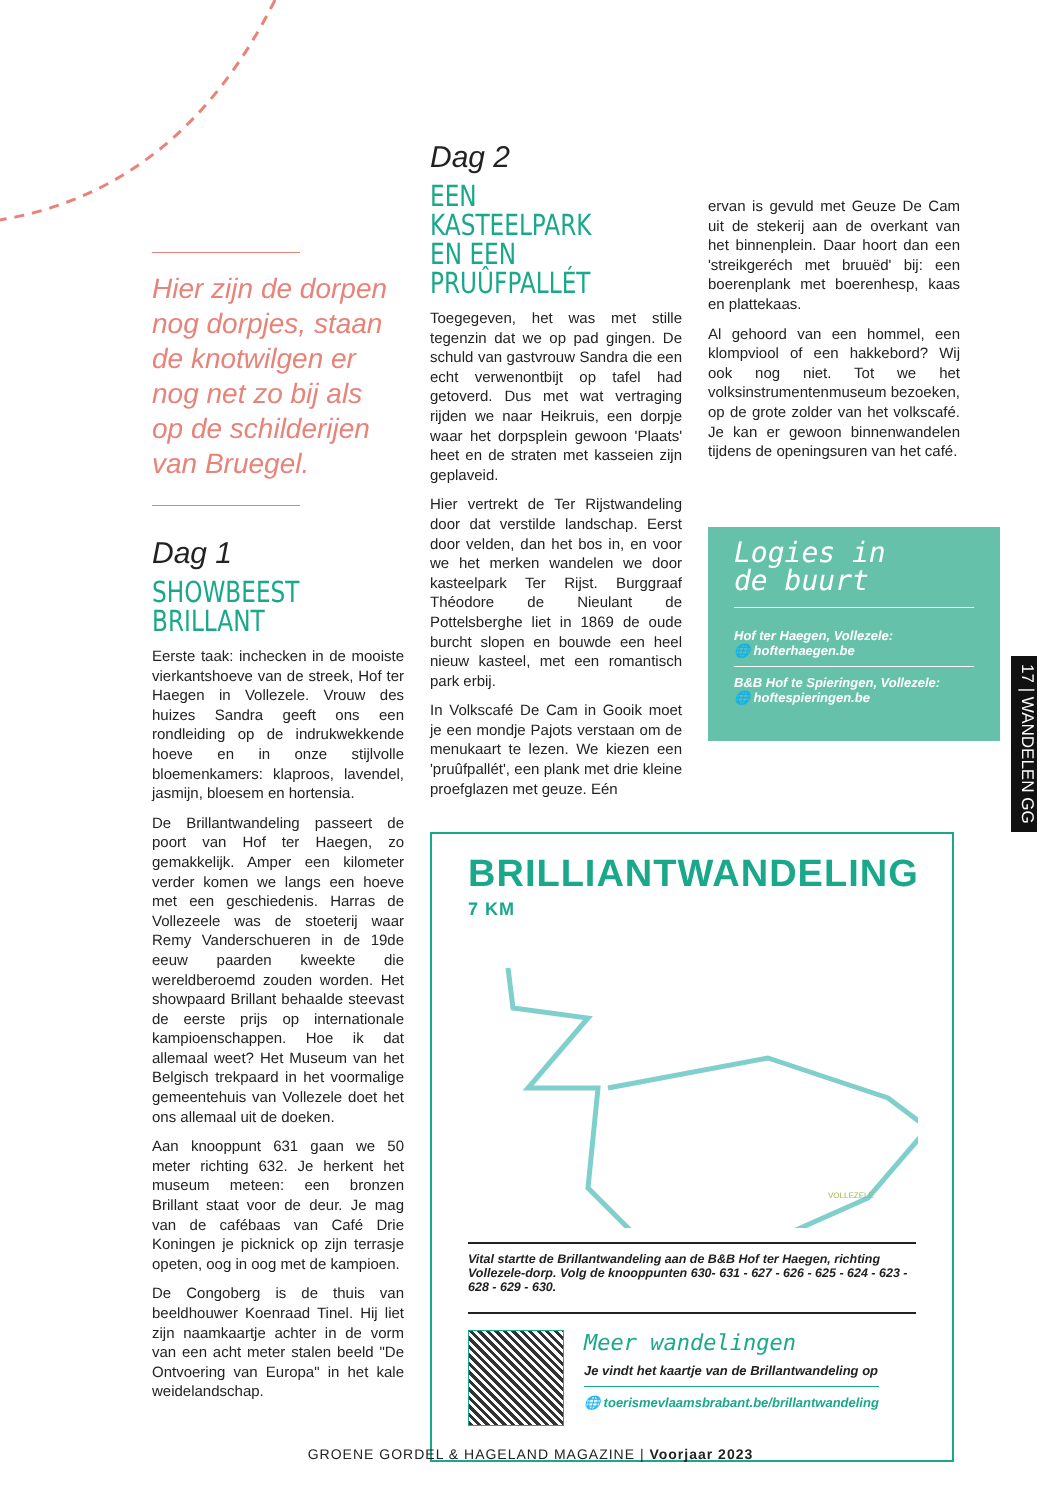Hier zijn de dorpen
nog dorpjes, staan
de knotwilgen er
nog net zo bij als
op de schilderijen
van Bruegel.
Dag 1
SHOWBEEST
BRILLANT
Eerste taak: inchecken in de mooiste vierkantshoeve van de streek, Hof ter Haegen in Vollezele. Vrouw des huizes Sandra geeft ons een rondleiding op de indrukwekkende hoeve en in onze stijlvolle bloemenkamers: klaproos, lavendel, jasmijn, bloesem en hortensia.
De Brillantwandeling passeert de poort van Hof ter Haegen, zo gemakkelijk. Amper een kilometer verder komen we langs een hoeve met een geschiedenis. Harras de Vollezeele was de stoeterij waar Remy Vanderschueren in de 19de eeuw paarden kweekte die wereldberoemd zouden worden. Het showpaard Brillant behaalde steevast de eerste prijs op internationale kampioenschappen. Hoe ik dat allemaal weet? Het Museum van het Belgisch trekpaard in het voormalige gemeentehuis van Vollezele doet het ons allemaal uit de doeken.
Aan knooppunt 631 gaan we 50 meter richting 632. Je herkent het museum meteen: een bronzen Brillant staat voor de deur. Je mag van de cafébaas van Café Drie Koningen je picknick op zijn terrasje opeten, oog in oog met de kampioen.
De Congoberg is de thuis van beeldhouwer Koenraad Tinel. Hij liet zijn naamkaartje achter in de vorm van een acht meter stalen beeld "De Ontvoering van Europa" in het kale weidelandschap.
Dag 2
EEN KASTEELPARK
EN EEN PRUÛFPALLÉT
Toegegeven, het was met stille tegenzin dat we op pad gingen. De schuld van gastvrouw Sandra die een echt verwenontbijt op tafel had getoverd. Dus met wat vertraging rijden we naar Heikruis, een dorpje waar het dorpsplein gewoon 'Plaats' heet en de straten met kasseien zijn geplaveid.
Hier vertrekt de Ter Rijstwandeling door dat verstilde landschap. Eerst door velden, dan het bos in, en voor we het merken wandelen we door kasteelpark Ter Rijst. Burggraaf Théodore de Nieulant de Pottelsberghe liet in 1869 de oude burcht slopen en bouwde een heel nieuw kasteel, met een romantisch park erbij.
In Volkscafé De Cam in Gooik moet je een mondje Pajots verstaan om de menukaart te lezen. We kiezen een 'pruûfpallét', een plank met drie kleine proefglazen met geuze. Eén
ervan is gevuld met Geuze De Cam uit de stekerij aan de overkant van het binnenplein. Daar hoort dan een 'streikgeréch met bruuëd' bij: een boerenplank met boerenhesp, kaas en plattekaas.
Al gehoord van een hommel, een klompviool of een hakkebord? Wij ook nog niet. Tot we het volksinstrumentenmuseum bezoeken, op de grote zolder van het volkscafé. Je kan er gewoon binnenwandelen tijdens de openingsuren van het café.
Logies in
de buurt
Hof ter Haegen, Vollezele:
🌐 hofterhaegen.be
B&B Hof te Spieringen, Vollezele:
🌐 hoftespieringen.be
BRILLIANTWANDELING <sup>7 KM</sup>
VOLLEZELE
Vital startte de Brillantwandeling aan de B&B Hof ter Haegen, richting Vollezele-dorp. Volg de knooppunten 630- 631 - 627 - 626 - 625 - 624 - 623 - 628 - 629 - 630.
Meer wandelingen
Je vindt het kaartje van de Brillantwandeling op
🌐 toerismevlaamsbrabant.be/brillantwandeling
17 | WANDELEN GG
GROENE GORDEL & HAGELAND MAGAZINE | Voorjaar 2023